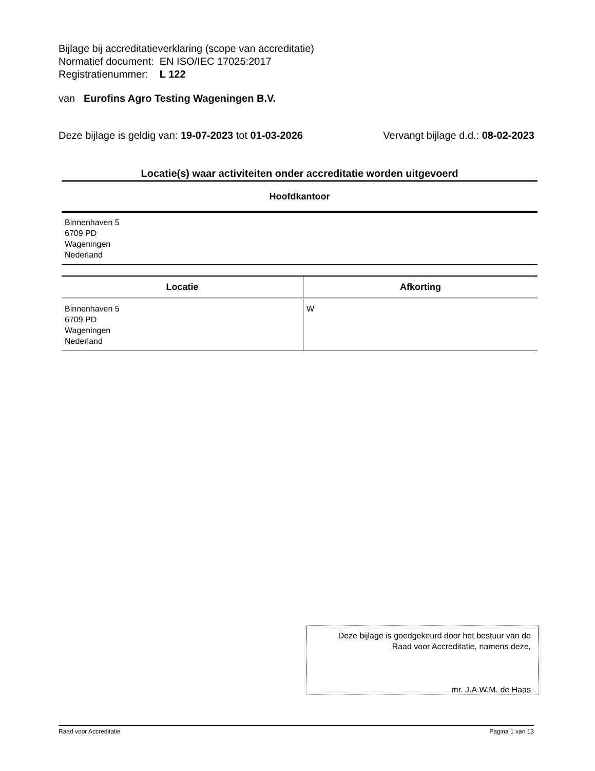Bijlage bij accreditatieverklaring (scope van accreditatie)
Normatief document: EN ISO/IEC 17025:2017
Registratienummer: L 122
van Eurofins Agro Testing Wageningen B.V.
Deze bijlage is geldig van: 19-07-2023 tot 01-03-2026 Vervangt bijlage d.d.: 08-02-2023
Locatie(s) waar activiteiten onder accreditatie worden uitgevoerd
Hoofdkantoor
Binnenhaven 5
6709 PD
Wageningen
Nederland
| Locatie | Afkorting |
| --- | --- |
| Binnenhaven 5 6709 PD Wageningen Nederland | W |
Deze bijlage is goedgekeurd door het bestuur van de
Raad voor Accreditatie, namens deze,
mr. J.A.W.M. de Haas
Raad voor Accreditatie Pagina 1 van 13